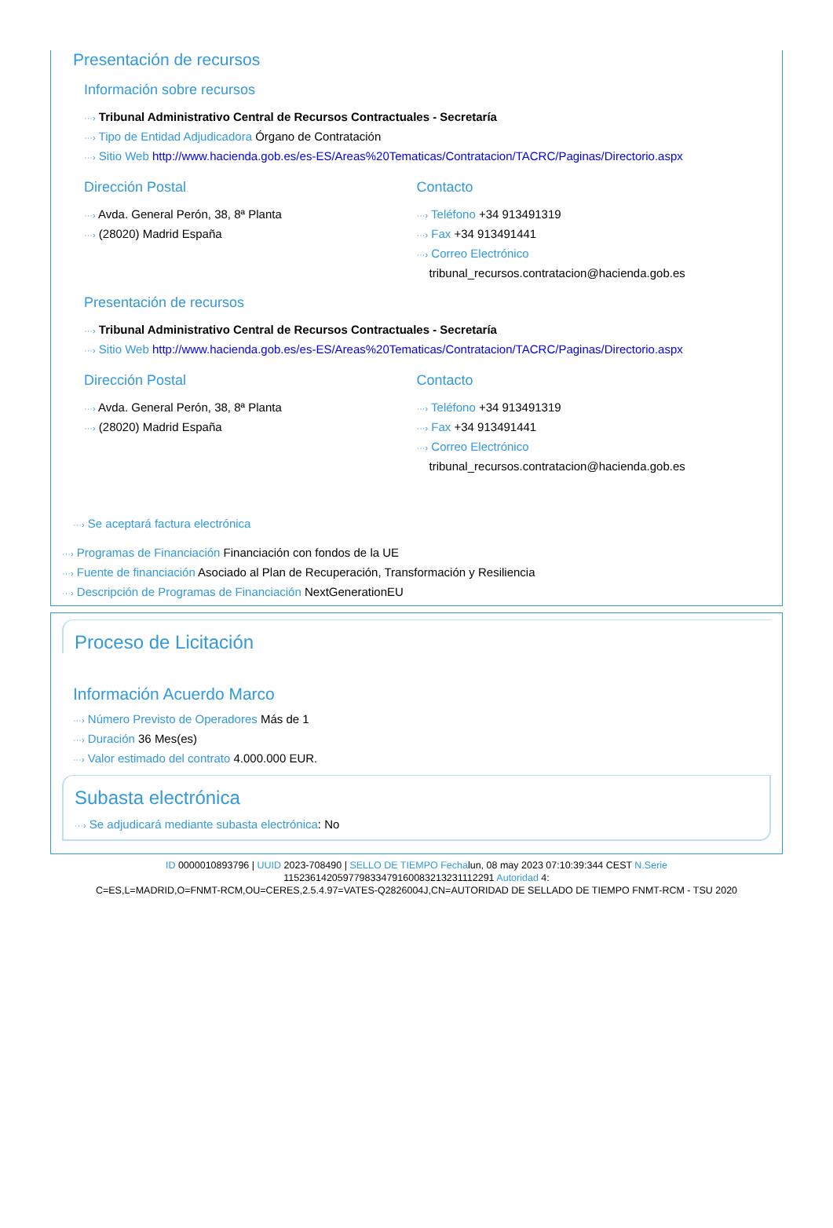Presentación de recursos
Información sobre recursos
···› Tribunal Administrativo Central de Recursos Contractuales - Secretaría
···› Tipo de Entidad Adjudicadora Órgano de Contratación
···› Sitio Web http://www.hacienda.gob.es/es-ES/Areas%20Tematicas/Contratacion/TACRC/Paginas/Directorio.aspx
Dirección Postal
···› Avda. General Perón, 38, 8ª Planta
···› (28020) Madrid España
Contacto
···› Teléfono +34 913491319
···› Fax +34 913491441
···› Correo Electrónico
tribunal_recursos.contratacion@hacienda.gob.es
Presentación de recursos
···› Tribunal Administrativo Central de Recursos Contractuales - Secretaría
···› Sitio Web http://www.hacienda.gob.es/es-ES/Areas%20Tematicas/Contratacion/TACRC/Paginas/Directorio.aspx
Dirección Postal
···› Avda. General Perón, 38, 8ª Planta
···› (28020) Madrid España
Contacto
···› Teléfono +34 913491319
···› Fax +34 913491441
···› Correo Electrónico
tribunal_recursos.contratacion@hacienda.gob.es
···› Se aceptará factura electrónica
···› Programas de Financiación Financiación con fondos de la UE
···› Fuente de financiación Asociado al Plan de Recuperación, Transformación y Resiliencia
···› Descripción de Programas de Financiación NextGenerationEU
Proceso de Licitación
Información Acuerdo Marco
···› Número Previsto de Operadores Más de 1
···› Duración 36 Mes(es)
···› Valor estimado del contrato 4.000.000 EUR.
Subasta electrónica
···› Se adjudicará mediante subasta electrónica: No
ID 0000010893796 | UUID 2023-708490 | SELLO DE TIEMPO Fechalun, 08 may 2023 07:10:39:344 CEST N.Serie
115236142059779833479160083213231112291 Autoridad 4:
C=ES,L=MADRID,O=FNMT-RCM,OU=CERES,2.5.4.97=VATES-Q2826004J,CN=AUTORIDAD DE SELLADO DE TIEMPO FNMT-RCM - TSU 2020